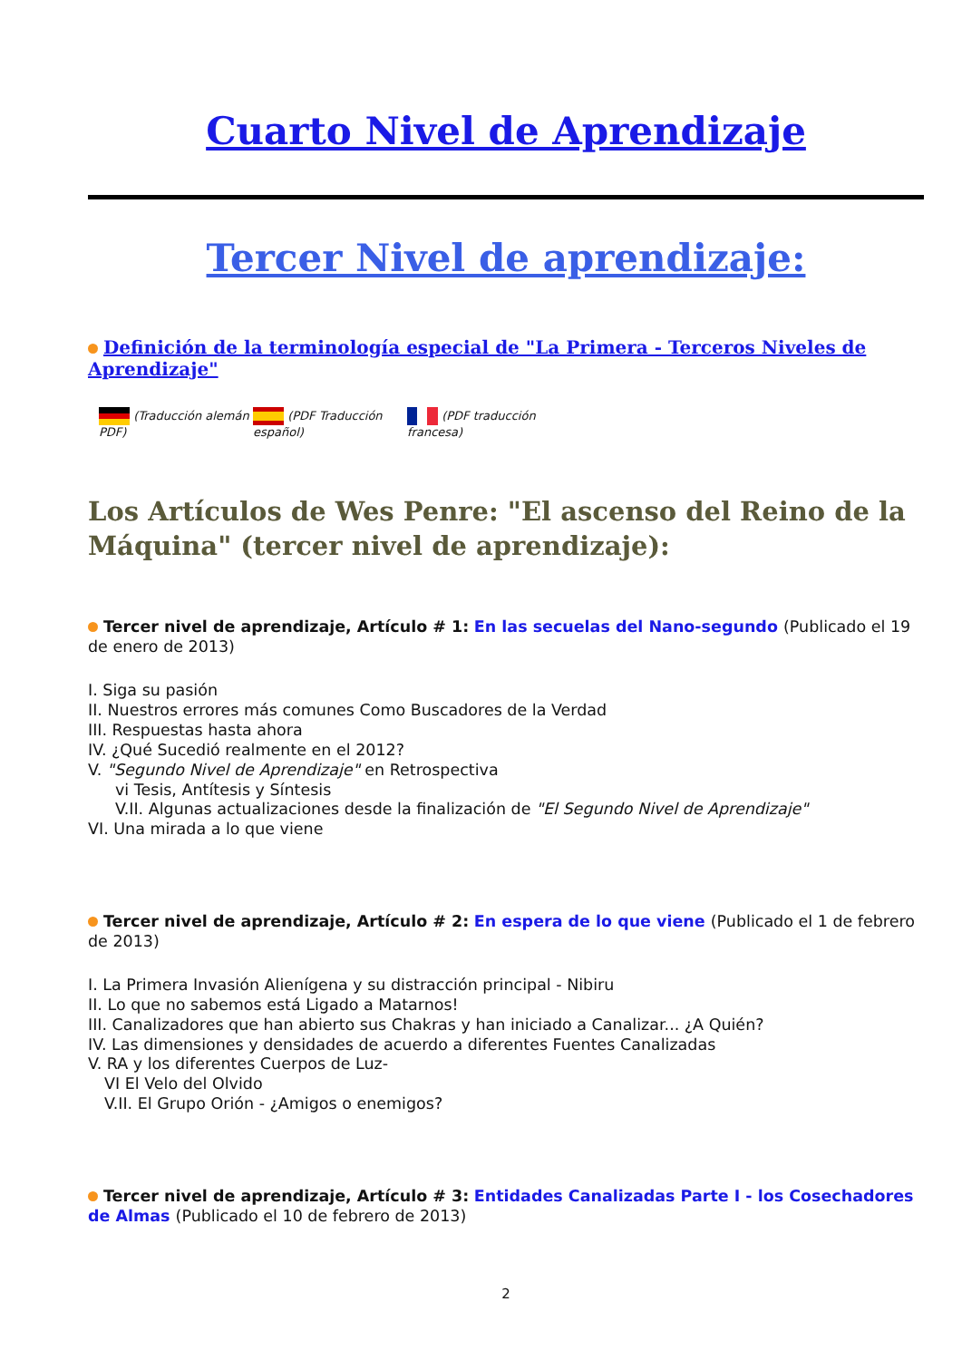Cuarto Nivel de Aprendizaje
Tercer Nivel de aprendizaje:
Definición de la terminología especial de "La Primera - Terceros Niveles de Aprendizaje"
(Traducción alemán PDF)
(PDF Traducción español)
(PDF traducción francesa)
Los Artículos de Wes Penre: "El ascenso del Reino de la Máquina" (tercer nivel de aprendizaje):
Tercer nivel de aprendizaje, Artículo # 1: En las secuelas del Nano-segundo (Publicado el 19 de enero de 2013)
I. Siga su pasión
II. Nuestros errores más comunes Como Buscadores de la Verdad
III. Respuestas hasta ahora
IV. ¿Qué Sucedió realmente en el 2012?
V. "Segundo Nivel de Aprendizaje" en Retrospectiva
vi Tesis, Antítesis y Síntesis
V.II. Algunas actualizaciones desde la finalización de "El Segundo Nivel de Aprendizaje"
VI. Una mirada a lo que viene
Tercer nivel de aprendizaje, Artículo # 2: En espera de lo que viene (Publicado el 1 de febrero de 2013)
I. La Primera Invasión Alienígena y su distracción principal - Nibiru
II. Lo que no sabemos está Ligado a Matarnos!
III. Canalizadores que han abierto sus Chakras y han iniciado a Canalizar... ¿A Quién?
IV. Las dimensiones y densidades de acuerdo a diferentes Fuentes Canalizadas
V. RA y los diferentes Cuerpos de Luz-
VI El Velo del Olvido
V.II. El Grupo Orión - ¿Amigos o enemigos?
Tercer nivel de aprendizaje, Artículo # 3: Entidades Canalizadas Parte I - los Cosechadores de Almas (Publicado el 10 de febrero de 2013)
2